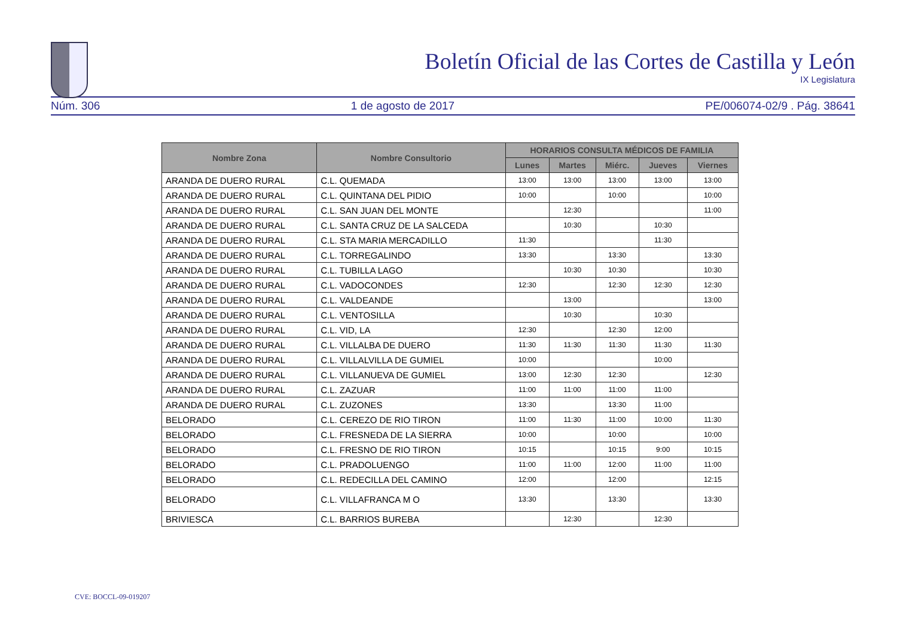Boletín Oficial de las Cortes de Castilla y León
IX Legislatura
Núm. 306 1 de agosto de 2017 PE/006074-02/9 . Pág. 38641
| Nombre Zona | Nombre Consultorio | HORARIOS CONSULTA MÉDICOS DE FAMILIA | | | | |
| --- | --- | --- | --- | --- | --- | --- |
| | | Lunes | Martes | Miérc. | Jueves | Viernes |
| ARANDA DE DUERO RURAL | C.L. QUEMADA | 13:00 | 13:00 | 13:00 | 13:00 | 13:00 |
| ARANDA DE DUERO RURAL | C.L. QUINTANA DEL PIDIO | 10:00 | | 10:00 | | 10:00 |
| ARANDA DE DUERO RURAL | C.L. SAN JUAN DEL MONTE | | 12:30 | | | 11:00 |
| ARANDA DE DUERO RURAL | C.L. SANTA CRUZ DE LA SALCEDA | | 10:30 | | 10:30 | |
| ARANDA DE DUERO RURAL | C.L. STA MARIA MERCADILLO | 11:30 | | | 11:30 | |
| ARANDA DE DUERO RURAL | C.L. TORREGALINDO | 13:30 | | 13:30 | | 13:30 |
| ARANDA DE DUERO RURAL | C.L. TUBILLA LAGO | | 10:30 | 10:30 | | 10:30 |
| ARANDA DE DUERO RURAL | C.L. VADOCONDES | 12:30 | | 12:30 | 12:30 | 12:30 |
| ARANDA DE DUERO RURAL | C.L. VALDEANDE | | 13:00 | | | 13:00 |
| ARANDA DE DUERO RURAL | C.L. VENTOSILLA | | 10:30 | | 10:30 | |
| ARANDA DE DUERO RURAL | C.L. VID, LA | 12:30 | | 12:30 | 12:00 | |
| ARANDA DE DUERO RURAL | C.L. VILLALBA DE DUERO | 11:30 | 11:30 | 11:30 | 11:30 | 11:30 |
| ARANDA DE DUERO RURAL | C.L. VILLALVILLA DE GUMIEL | 10:00 | | | 10:00 | |
| ARANDA DE DUERO RURAL | C.L. VILLANUEVA DE GUMIEL | 13:00 | 12:30 | 12:30 | | 12:30 |
| ARANDA DE DUERO RURAL | C.L. ZAZUAR | 11:00 | 11:00 | 11:00 | 11:00 | |
| ARANDA DE DUERO RURAL | C.L. ZUZONES | 13:30 | | 13:30 | 11:00 | |
| BELORADO | C.L. CEREZO DE RIO TIRON | 11:00 | 11:30 | 11:00 | 10:00 | 11:30 |
| BELORADO | C.L. FRESNEDA DE LA SIERRA | 10:00 | | 10:00 | | 10:00 |
| BELORADO | C.L. FRESNO DE RIO TIRON | 10:15 | | 10:15 | 9:00 | 10:15 |
| BELORADO | C.L. PRADOLUENGO | 11:00 | 11:00 | 12:00 | 11:00 | 11:00 |
| BELORADO | C.L. REDECILLA DEL CAMINO | 12:00 | | 12:00 | | 12:15 |
| BELORADO | C.L. VILLAFRANCA M O | 13:30 | | 13:30 | | 13:30 |
| BRIVIESCA | C.L. BARRIOS BUREBA | | 12:30 | | 12:30 | |
CVE: BOCCL-09-019207